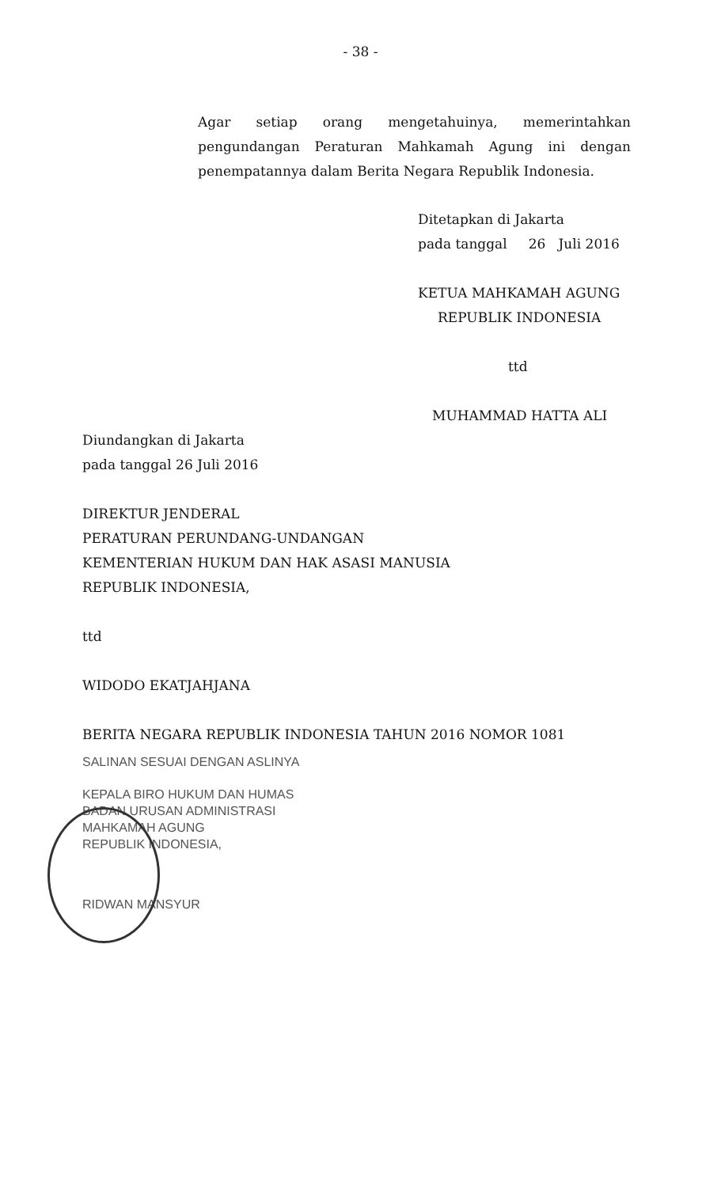- 38 -
Agar setiap orang mengetahuinya, memerintahkan pengundangan Peraturan Mahkamah Agung ini dengan penempatannya dalam Berita Negara Republik Indonesia.
Ditetapkan di Jakarta
pada tanggal 26 Juli 2016
KETUA MAHKAMAH AGUNG
REPUBLIK INDONESIA
ttd
MUHAMMAD HATTA ALI
Diundangkan di Jakarta
pada tanggal 26 Juli 2016
DIREKTUR JENDERAL
PERATURAN PERUNDANG-UNDANGAN
KEMENTERIAN HUKUM DAN HAK ASASI MANUSIA
REPUBLIK INDONESIA,
ttd
WIDODO EKATJAHJANA
BERITA NEGARA REPUBLIK INDONESIA TAHUN 2016 NOMOR 1081
SALINAN SESUAI DENGAN ASLINYA
KEPALA BIRO HUKUM DAN HUMAS
BADAN URUSAN ADMINISTRASI
MAHKAMAH AGUNG
REPUBLIK INDONESIA,
RIDWAN MANSYUR